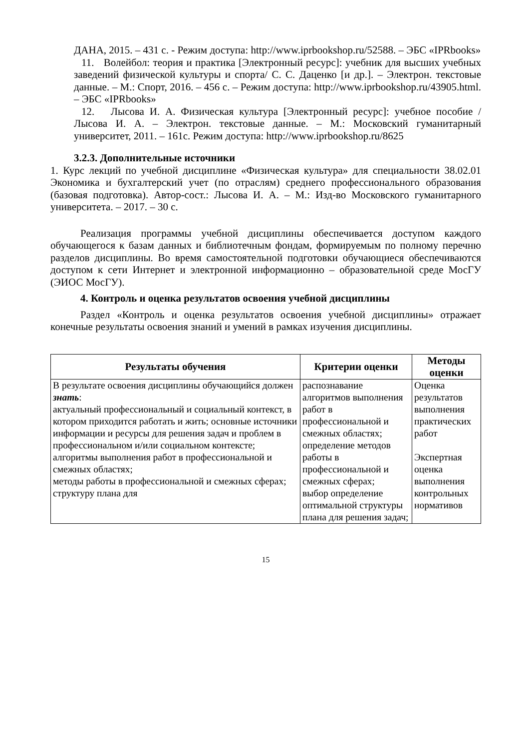ДАНА, 2015. – 431 с. - Режим доступа: http://www.iprbookshop.ru/52588. – ЭБС «IPRbooks»
11. Волейбол: теория и практика [Электронный ресурс]: учебник для высших учебных заведений физической культуры и спорта/ С. С. Даценко [и др.]. – Электрон. текстовые данные. – М.: Спорт, 2016. – 456 с. – Режим доступа: http://www.iprbookshop.ru/43905.html. – ЭБС «IPRbooks»
12. Лысова И. А. Физическая культура [Электронный ресурс]: учебное пособие / Лысова И. А. – Электрон. текстовые данные. – М.: Московский гуманитарный университет, 2011. – 161с. Режим доступа: http://www.iprbookshop.ru/8625
3.2.3. Дополнительные источники
1. Курс лекций по учебной дисциплине «Физическая культура» для специальности 38.02.01 Экономика и бухгалтерский учет (по отраслям) среднего профессионального образования (базовая подготовка). Автор-сост.: Лысова И. А. – М.: Изд-во Московского гуманитарного университета. – 2017. – 30 с.
Реализация программы учебной дисциплины обеспечивается доступом каждого обучающегося к базам данных и библиотечным фондам, формируемым по полному перечню разделов дисциплины. Во время самостоятельной подготовки обучающиеся обеспечиваются доступом к сети Интернет и электронной информационно – образовательной среде МосГУ (ЭИОС МосГУ).
4. Контроль и оценка результатов освоения учебной дисциплины
Раздел «Контроль и оценка результатов освоения учебной дисциплины» отражает конечные результаты освоения знаний и умений в рамках изучения дисциплины.
| Результаты обучения | Критерии оценки | Методы оценки |
| --- | --- | --- |
| В результате освоения дисциплины обучающийся должен знать : актуальный профессиональный и социальный контекст, в котором приходится работать и жить; основные источники информации и ресурсы для решения задач и проблем в профессиональном и/или социальном контексте; алгоритмы выполнения работ в профессиональной и смежных областях; методы работы в профессиональной и смежных сферах; структуру плана для | распознавание алгоритмов выполнения работ в профессиональной и смежных областях; определение методов работы в профессиональной и смежных сферах; выбор определение оптимальной структуры плана для решения задач; | Оценка результатов выполнения практических работ Экспертная оценка выполнения контрольных нормативов |
15